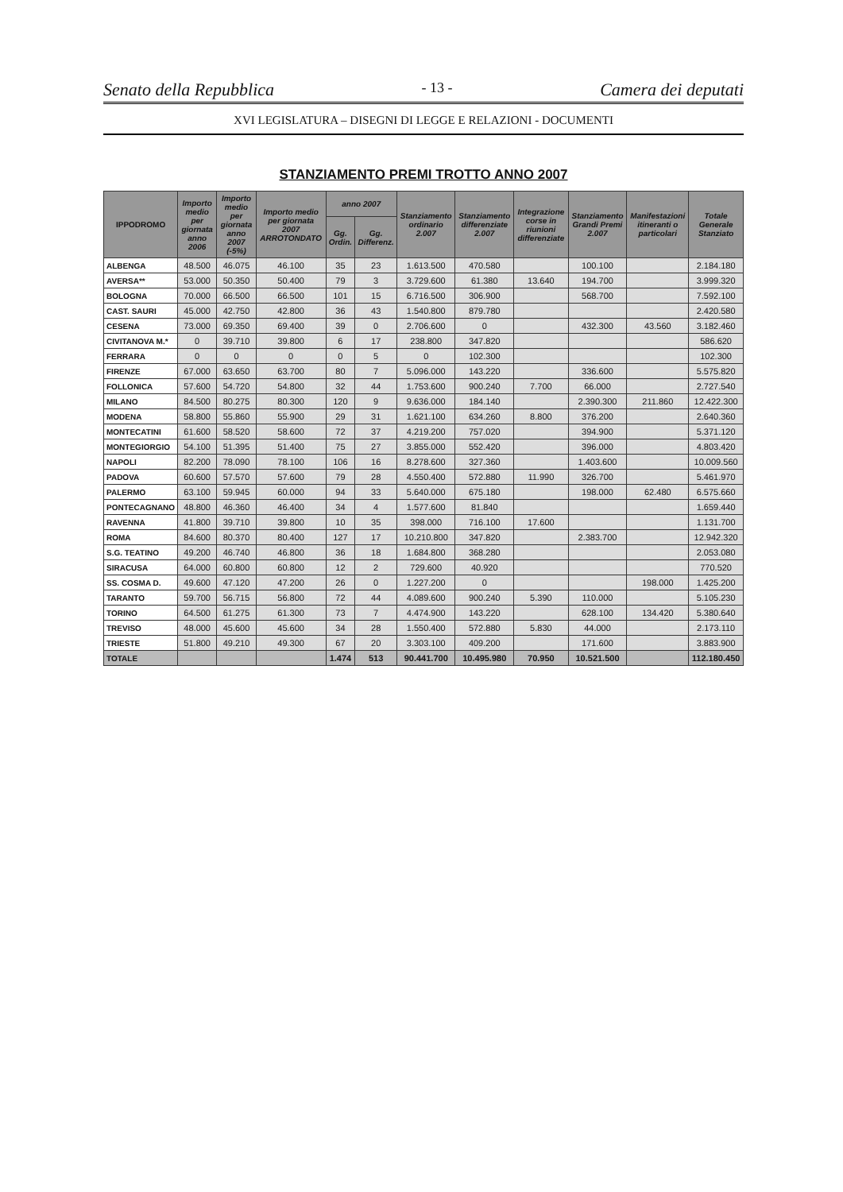Senato della Repubblica - 13 - Camera dei deputati
XVI LEGISLATURA – DISEGNI DI LEGGE E RELAZIONI - DOCUMENTI
STANZIAMENTO PREMI TROTTO ANNO 2007
| IPPODROMO | Importo medio per giornata anno 2006 | Importo medio per giornata anno 2007 (-5%) | Importo medio per giornata 2007 ARROTONDATO | anno 2007 | | Stanziamento ordinario 2.007 | Stanziamento differenziate 2.007 | Integrazione corse in riunioni differenziate | Stanziamento Grandi Premi 2.007 | Manifestazioni itineranti o particolari | Totale Generale Stanziato |
| --- | --- | --- | --- | --- | --- | --- | --- | --- | --- | --- | --- |
| | | | | Gg. Ordin. | Gg. Differenz. | | | | | | |
| ALBENGA | 48.500 | 46.075 | 46.100 | 35 | 23 | 1.613.500 | 470.580 | | 100.100 | | 2.184.180 |
| AVERSA** | 53.000 | 50.350 | 50.400 | 79 | 3 | 3.729.600 | 61.380 | 13.640 | 194.700 | | 3.999.320 |
| BOLOGNA | 70.000 | 66.500 | 66.500 | 101 | 15 | 6.716.500 | 306.900 | | 568.700 | | 7.592.100 |
| CAST. SAURI | 45.000 | 42.750 | 42.800 | 36 | 43 | 1.540.800 | 879.780 | | | | 2.420.580 |
| CESENA | 73.000 | 69.350 | 69.400 | 39 | 0 | 2.706.600 | 0 | | 432.300 | 43.560 | 3.182.460 |
| CIVITANOVA M.* | 0 | 39.710 | 39.800 | 6 | 17 | 238.800 | 347.820 | | | | 586.620 |
| FERRARA | 0 | 0 | 0 | 0 | 5 | 0 | 102.300 | | | | 102.300 |
| FIRENZE | 67.000 | 63.650 | 63.700 | 80 | 7 | 5.096.000 | 143.220 | | 336.600 | | 5.575.820 |
| FOLLONICA | 57.600 | 54.720 | 54.800 | 32 | 44 | 1.753.600 | 900.240 | 7.700 | 66.000 | | 2.727.540 |
| MILANO | 84.500 | 80.275 | 80.300 | 120 | 9 | 9.636.000 | 184.140 | | 2.390.300 | 211.860 | 12.422.300 |
| MODENA | 58.800 | 55.860 | 55.900 | 29 | 31 | 1.621.100 | 634.260 | 8.800 | 376.200 | | 2.640.360 |
| MONTECATINI | 61.600 | 58.520 | 58.600 | 72 | 37 | 4.219.200 | 757.020 | | 394.900 | | 5.371.120 |
| MONTEGIORGIO | 54.100 | 51.395 | 51.400 | 75 | 27 | 3.855.000 | 552.420 | | 396.000 | | 4.803.420 |
| NAPOLI | 82.200 | 78.090 | 78.100 | 106 | 16 | 8.278.600 | 327.360 | | 1.403.600 | | 10.009.560 |
| PADOVA | 60.600 | 57.570 | 57.600 | 79 | 28 | 4.550.400 | 572.880 | 11.990 | 326.700 | | 5.461.970 |
| PALERMO | 63.100 | 59.945 | 60.000 | 94 | 33 | 5.640.000 | 675.180 | | 198.000 | 62.480 | 6.575.660 |
| PONTECAGNANO | 48.800 | 46.360 | 46.400 | 34 | 4 | 1.577.600 | 81.840 | | | | 1.659.440 |
| RAVENNA | 41.800 | 39.710 | 39.800 | 10 | 35 | 398.000 | 716.100 | 17.600 | | | 1.131.700 |
| ROMA | 84.600 | 80.370 | 80.400 | 127 | 17 | 10.210.800 | 347.820 | | 2.383.700 | | 12.942.320 |
| S.G. TEATINO | 49.200 | 46.740 | 46.800 | 36 | 18 | 1.684.800 | 368.280 | | | | 2.053.080 |
| SIRACUSA | 64.000 | 60.800 | 60.800 | 12 | 2 | 729.600 | 40.920 | | | | 770.520 |
| SS. COSMA D. | 49.600 | 47.120 | 47.200 | 26 | 0 | 1.227.200 | 0 | | | 198.000 | 1.425.200 |
| TARANTO | 59.700 | 56.715 | 56.800 | 72 | 44 | 4.089.600 | 900.240 | 5.390 | 110.000 | | 5.105.230 |
| TORINO | 64.500 | 61.275 | 61.300 | 73 | 7 | 4.474.900 | 143.220 | | 628.100 | 134.420 | 5.380.640 |
| TREVISO | 48.000 | 45.600 | 45.600 | 34 | 28 | 1.550.400 | 572.880 | 5.830 | 44.000 | | 2.173.110 |
| TRIESTE | 51.800 | 49.210 | 49.300 | 67 | 20 | 3.303.100 | 409.200 | | 171.600 | | 3.883.900 |
| TOTALE | | | | 1.474 | 513 | 90.441.700 | 10.495.980 | 70.950 | 10.521.500 | | 112.180.450 |